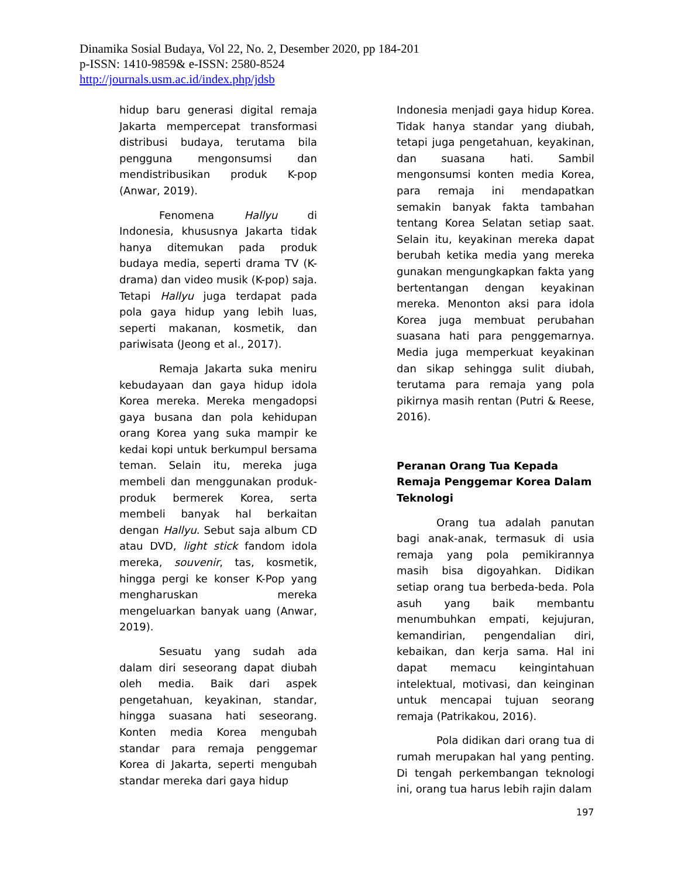Dinamika Sosial Budaya, Vol 22, No. 2, Desember 2020, pp 184-201
p-ISSN: 1410-9859& e-ISSN: 2580-8524
http://journals.usm.ac.id/index.php/jdsb
hidup baru generasi digital remaja Jakarta mempercepat transformasi distribusi budaya, terutama bila pengguna mengonsumsi dan mendistribusikan produk K-pop (Anwar, 2019).
Fenomena Hallyu di Indonesia, khususnya Jakarta tidak hanya ditemukan pada produk budaya media, seperti drama TV (K-drama) dan video musik (K-pop) saja. Tetapi Hallyu juga terdapat pada pola gaya hidup yang lebih luas, seperti makanan, kosmetik, dan pariwisata (Jeong et al., 2017).
Remaja Jakarta suka meniru kebudayaan dan gaya hidup idola Korea mereka. Mereka mengadopsi gaya busana dan pola kehidupan orang Korea yang suka mampir ke kedai kopi untuk berkumpul bersama teman. Selain itu, mereka juga membeli dan menggunakan produk-produk bermerek Korea, serta membeli banyak hal berkaitan dengan Hallyu. Sebut saja album CD atau DVD, light stick fandom idola mereka, souvenir, tas, kosmetik, hingga pergi ke konser K-Pop yang mengharuskan mereka mengeluarkan banyak uang (Anwar, 2019).
Sesuatu yang sudah ada dalam diri seseorang dapat diubah oleh media. Baik dari aspek pengetahuan, keyakinan, standar, hingga suasana hati seseorang. Konten media Korea mengubah standar para remaja penggemar Korea di Jakarta, seperti mengubah standar mereka dari gaya hidup
Indonesia menjadi gaya hidup Korea. Tidak hanya standar yang diubah, tetapi juga pengetahuan, keyakinan, dan suasana hati. Sambil mengonsumsi konten media Korea, para remaja ini mendapatkan semakin banyak fakta tambahan tentang Korea Selatan setiap saat. Selain itu, keyakinan mereka dapat berubah ketika media yang mereka gunakan mengungkapkan fakta yang bertentangan dengan keyakinan mereka. Menonton aksi para idola Korea juga membuat perubahan suasana hati para penggemarnya. Media juga memperkuat keyakinan dan sikap sehingga sulit diubah, terutama para remaja yang pola pikirnya masih rentan (Putri & Reese, 2016).
Peranan Orang Tua Kepada Remaja Penggemar Korea Dalam Teknologi
Orang tua adalah panutan bagi anak-anak, termasuk di usia remaja yang pola pemikirannya masih bisa digoyahkan. Didikan setiap orang tua berbeda-beda. Pola asuh yang baik membantu menumbuhkan empati, kejujuran, kemandirian, pengendalian diri, kebaikan, dan kerja sama. Hal ini dapat memacu keingintahuan intelektual, motivasi, dan keinginan untuk mencapai tujuan seorang remaja (Patrikakou, 2016).
Pola didikan dari orang tua di rumah merupakan hal yang penting. Di tengah perkembangan teknologi ini, orang tua harus lebih rajin dalam
197